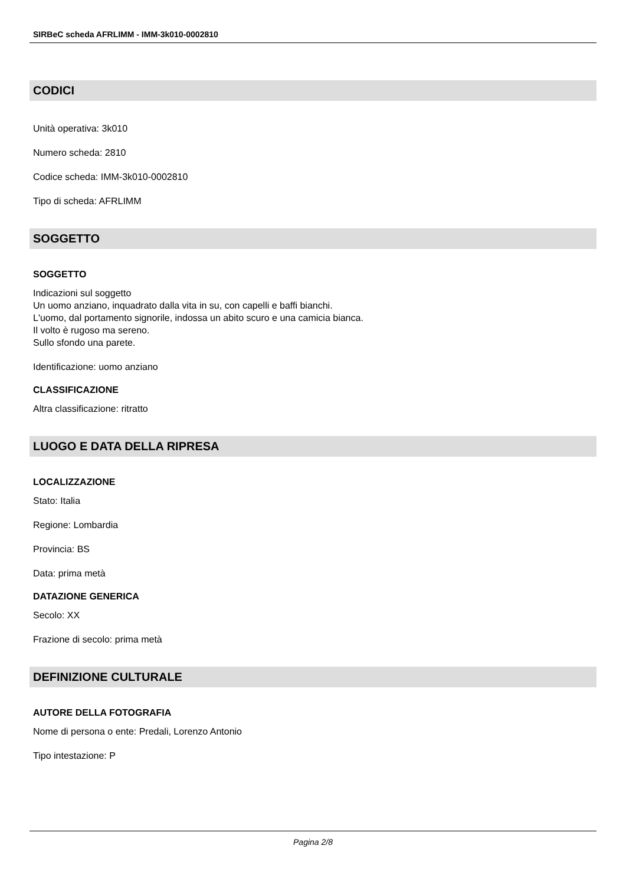SIRBeC scheda AFRLIMM - IMM-3k010-0002810
CODICI
Unità operativa: 3k010
Numero scheda: 2810
Codice scheda: IMM-3k010-0002810
Tipo di scheda: AFRLIMM
SOGGETTO
SOGGETTO
Indicazioni sul soggetto
Un uomo anziano, inquadrato dalla vita in su, con capelli e baffi bianchi.
L'uomo, dal portamento signorile, indossa un abito scuro e una camicia bianca.
Il volto è rugoso ma sereno.
Sullo sfondo una parete.
Identificazione: uomo anziano
CLASSIFICAZIONE
Altra classificazione: ritratto
LUOGO E DATA DELLA RIPRESA
LOCALIZZAZIONE
Stato: Italia
Regione: Lombardia
Provincia: BS
Data: prima metà
DATAZIONE GENERICA
Secolo: XX
Frazione di secolo: prima metà
DEFINIZIONE CULTURALE
AUTORE DELLA FOTOGRAFIA
Nome di persona o ente: Predali, Lorenzo Antonio
Tipo intestazione: P
Pagina 2/8